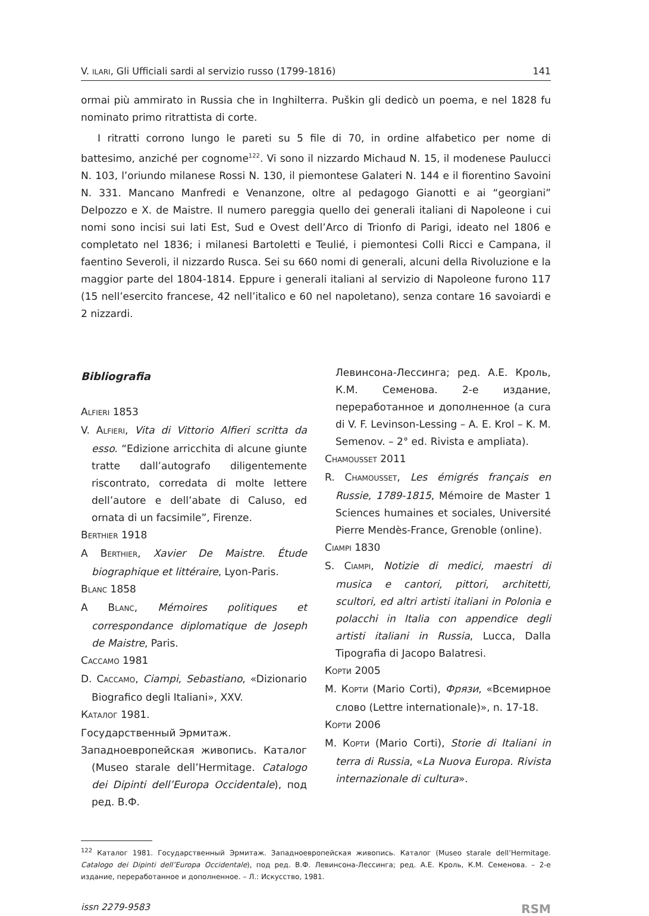V. ILARI, Gli Ufficiali sardi al servizio russo (1799-1816) 141
ormai più ammirato in Russia che in Inghilterra. Puškin gli dedicò un poema, e nel 1828 fu nominato primo ritrattista di corte.
I ritratti corrono lungo le pareti su 5 file di 70, in ordine alfabetico per nome di battesimo, anziché per cognome<sup>122</sup>. Vi sono il nizzardo Michaud N. 15, il modenese Paulucci N. 103, l’oriundo milanese Rossi N. 130, il piemontese Galateri N. 144 e il fiorentino Savoini N. 331. Mancano Manfredi e Venanzone, oltre al pedagogo Gianotti e ai “georgiani” Delpozzo e X. de Maistre. Il numero pareggia quello dei generali italiani di Napoleone i cui nomi sono incisi sui lati Est, Sud e Ovest dell’Arco di Trionfo di Parigi, ideato nel 1806 e completato nel 1836; i milanesi Bartoletti e Teulié, i piemontesi Colli Ricci e Campana, il faentino Severoli, il nizzardo Rusca. Sei su 660 nomi di generali, alcuni della Rivoluzione e la maggior parte del 1804-1814. Eppure i generali italiani al servizio di Napoleone furono 117 (15 nell’esercito francese, 42 nell’italico e 60 nel napoletano), senza contare 16 savoiardi e 2 nizzardi.
Bibliografia
ALFIERI 1853
V. ALFIERI, Vita di Vittorio Alfieri scritta da esso. “Edizione arricchita di alcune giunte tratte dall’autografo diligentemente riscontrato, corredata di molte lettere dell’autore e dell’abate di Caluso, ed ornata di un facsimile”, Firenze.
BERTHIER 1918
A BERTHIER, Xavier De Maistre. Étude biographique et littéraire, Lyon-Paris.
BLANC 1858
A BLANC, Mémoires politiques et correspondance diplomatique de Joseph de Maistre, Paris.
CACCAMO 1981
D. CACCAMO, Ciampi, Sebastiano, «Dizionario Biografico degli Italiani», XXV.
КАТАЛОГ 1981.
Государственный Эрмитаж.
Западноевропейская живопись. Каталог (Museo starale dell’Hermitage. Catalogo dei Dipinti dell’Europa Occidentale), под ред. В.Ф.
Левинсона-Лессинга; ред. А.Е. Кроль, К.М. Семенова. 2-е издание, переработанное и дополненное (a cura di V. F. Levinson-Lessing – A. E. Krol – K. M. Semenov. – 2° ed. Rivista e ampliata).
CHAMOUSSET 2011
R. CHAMOUSSET, Les émigrés français en Russie, 1789-1815, Mémoire de Master 1 Sciences humaines et sociales, Université Pierre Mendès-France, Grenoble (online).
CIAMPI 1830
S. CIAMPI, Notizie di medici, maestri di musica e cantori, pittori, architetti, scultori, ed altri artisti italiani in Polonia e polacchi in Italia con appendice degli artisti italiani in Russia, Lucca, Dalla Tipografia di Jacopo Balatresi.
КОРТИ 2005
М. КОРТИ (Mario Corti), Фрязи, «Всемирное слово (Lettre internationale)», n. 17-18.
КОРТИ 2006
М. КОРТИ (Mario Corti), Storie di Italiani in terra di Russia, «La Nuova Europa. Rivista internazionale di cultura».
<sup>122</sup> Каталог 1981. Государственный Эрмитаж. Западноевропейская живопись. Каталог (Museo starale dell’Hermitage. Catalogo dei Dipinti dell’Europa Occidentale), под ред. В.Ф. Левинсона-Лессинга; ред. А.Е. Кроль, К.М. Семенова. – 2-е издание, переработанное и дополненное. – Л.: Искусство, 1981.
issn 2279-9583 RSM